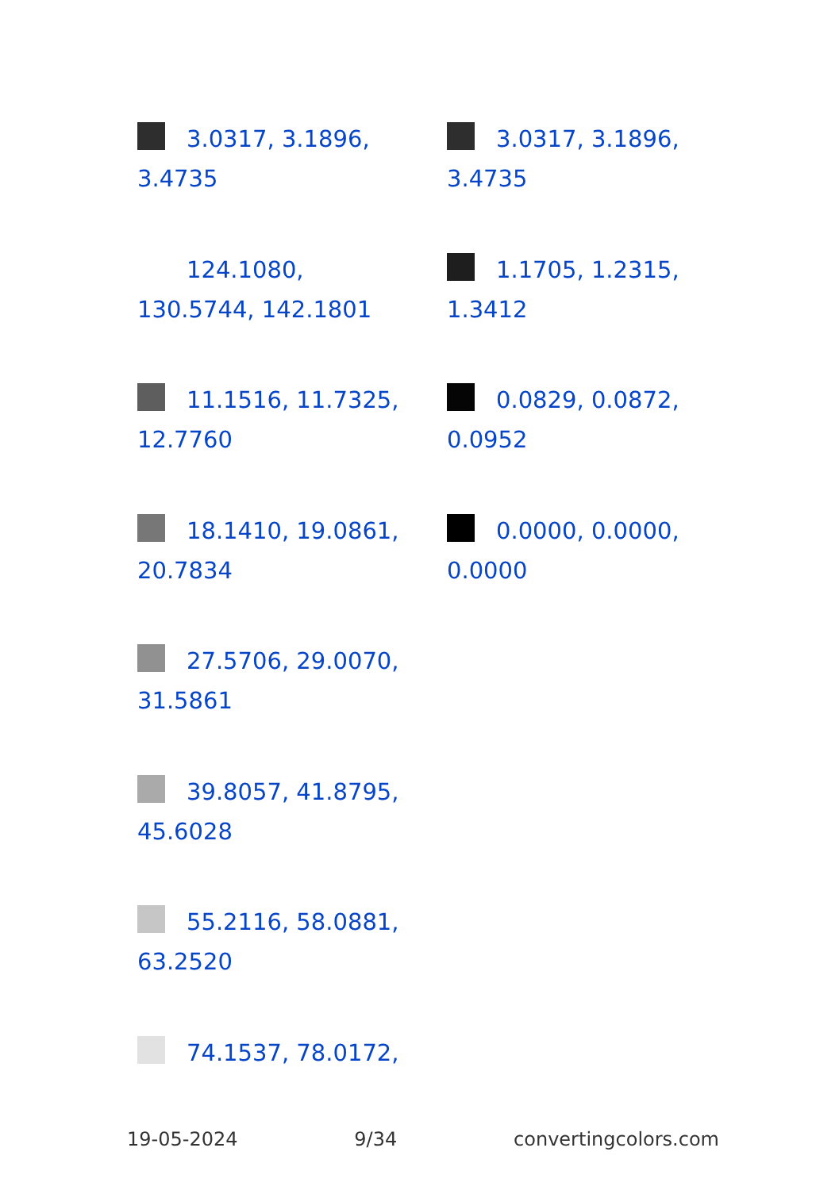3.0317, 3.1896, 3.4735
3.0317, 3.1896, 3.4735
124.1080, 130.5744, 142.1801
1.1705, 1.2315, 1.3412
11.1516, 11.7325, 12.7760
0.0829, 0.0872, 0.0952
18.1410, 19.0861, 20.7834
0.0000, 0.0000, 0.0000
27.5706, 29.0070, 31.5861
39.8057, 41.8795, 45.6028
55.2116, 58.0881, 63.2520
74.1537, 78.0172,
19-05-2024 9/34 convertingcolors.com